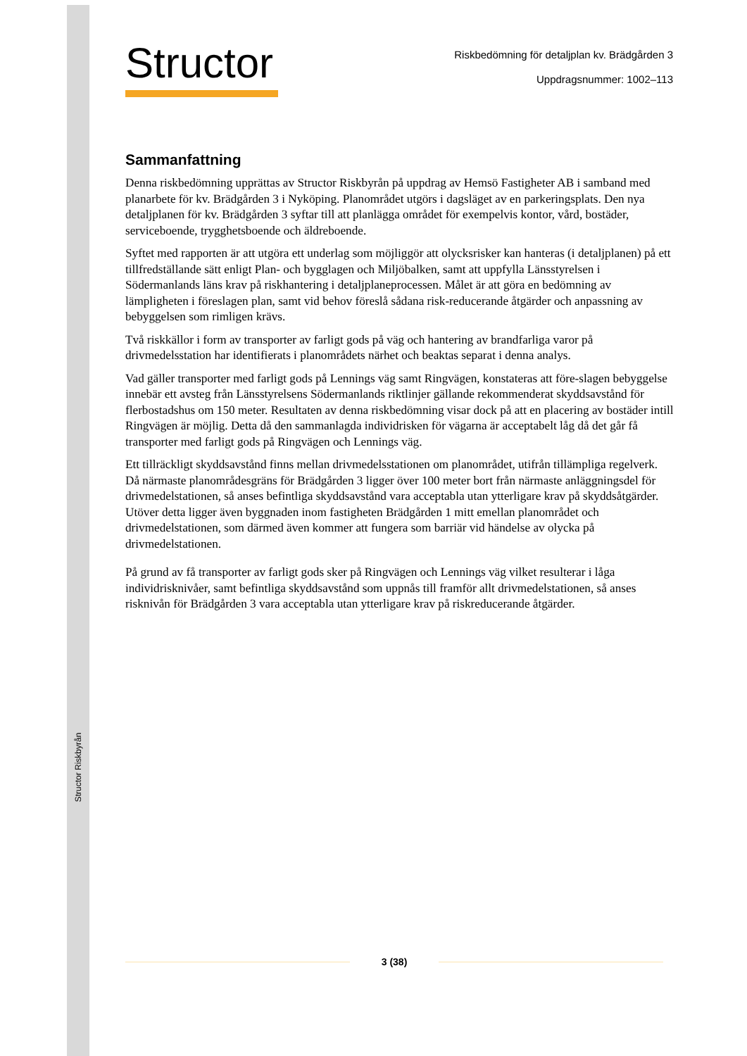Structor
Riskbedömning för detaljplan kv. Brädgården 3
Uppdragsnummer: 1002–113
Sammanfattning
Denna riskbedömning upprättas av Structor Riskbyrån på uppdrag av Hemsö Fastigheter AB i samband med planarbete för kv. Brädgården 3 i Nyköping. Planområdet utgörs i dagsläget av en parkeringsplats. Den nya detaljplanen för kv. Brädgården 3 syftar till att planlägga området för exempelvis kontor, vård, bostäder, serviceboende, trygghetsboende och äldreboende.
Syftet med rapporten är att utgöra ett underlag som möjliggör att olycksrisker kan hanteras (i detaljplanen) på ett tillfredställande sätt enligt Plan- och bygglagen och Miljöbalken, samt att uppfylla Länsstyrelsen i Södermanlands läns krav på riskhantering i detaljplaneprocessen. Målet är att göra en bedömning av lämpligheten i föreslagen plan, samt vid behov föreslå sådana risk-reducerande åtgärder och anpassning av bebyggelsen som rimligen krävs.
Två riskkällor i form av transporter av farligt gods på väg och hantering av brandfarliga varor på drivmedelsstation har identifierats i planområdets närhet och beaktas separat i denna analys.
Vad gäller transporter med farligt gods på Lennings väg samt Ringvägen, konstateras att före-slagen bebyggelse innebär ett avsteg från Länsstyrelsens Södermanlands riktlinjer gällande rekommenderat skyddsavstånd för flerbostadshus om 150 meter. Resultaten av denna riskbedömning visar dock på att en placering av bostäder intill Ringvägen är möjlig. Detta då den sammanlagda individrisken för vägarna är acceptabelt låg då det går få transporter med farligt gods på Ringvägen och Lennings väg.
Ett tillräckligt skyddsavstånd finns mellan drivmedelsstationen om planområdet, utifrån tillämpliga regelverk. Då närmaste planområdesgräns för Brädgården 3 ligger över 100 meter bort från närmaste anläggningsdel för drivmedelstationen, så anses befintliga skyddsavstånd vara acceptabla utan ytterligare krav på skyddsåtgärder. Utöver detta ligger även byggnaden inom fastigheten Brädgården 1 mitt emellan planområdet och drivmedelstationen, som därmed även kommer att fungera som barriär vid händelse av olycka på drivmedelstationen.
På grund av få transporter av farligt gods sker på Ringvägen och Lennings väg vilket resulterar i låga individrisknivåer, samt befintliga skyddsavstånd som uppnås till framför allt drivmedelstationen, så anses risknivån för Brädgården 3 vara acceptabla utan ytterligare krav på riskreducerande åtgärder.
Structor Riskbyrån
3 (38)